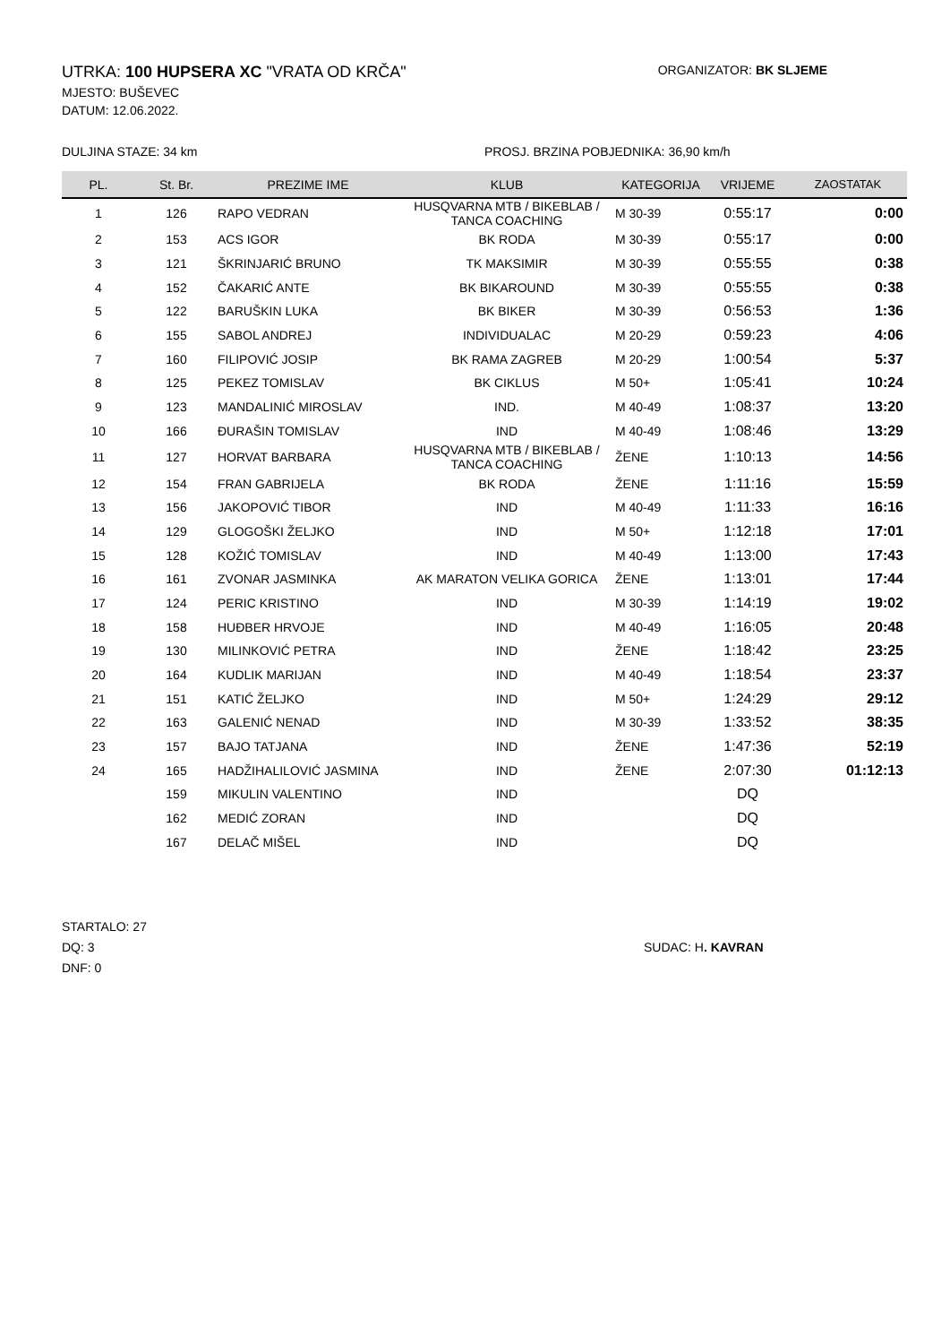UTRKA: 100 HUPSERA XC "VRATA OD KRČA"
ORGANIZATOR: BK SLJEME
MJESTO: BUŠEVEC
DATUM: 12.06.2022.
DULJINA STAZE: 34 km PROSJ. BRZINA POBJEDNIKA: 36,90 km/h
| PL. | St. Br. | PREZIME IME | KLUB | KATEGORIJA | VRIJEME | ZAOSTATAK |
| --- | --- | --- | --- | --- | --- | --- |
| 1 | 126 | RAPO VEDRAN | HUSQVARNA MTB / BIKEBLAB / TANCA COACHING | M 30-39 | 0:55:17 | 0:00 |
| 2 | 153 | ACS IGOR | BK RODA | M 30-39 | 0:55:17 | 0:00 |
| 3 | 121 | ŠKRINJARIĆ BRUNO | TK MAKSIMIR | M 30-39 | 0:55:55 | 0:38 |
| 4 | 152 | ČAKARIĆ ANTE | BK BIKAROUND | M 30-39 | 0:55:55 | 0:38 |
| 5 | 122 | BARUŠKIN LUKA | BK BIKER | M 30-39 | 0:56:53 | 1:36 |
| 6 | 155 | SABOL ANDREJ | INDIVIDUALAC | M 20-29 | 0:59:23 | 4:06 |
| 7 | 160 | FILIPOVIĆ JOSIP | BK RAMA ZAGREB | M 20-29 | 1:00:54 | 5:37 |
| 8 | 125 | PEKEZ TOMISLAV | BK CIKLUS | M 50+ | 1:05:41 | 10:24 |
| 9 | 123 | MANDALINIĆ MIROSLAV | IND. | M 40-49 | 1:08:37 | 13:20 |
| 10 | 166 | ĐURAŠIN TOMISLAV | IND | M 40-49 | 1:08:46 | 13:29 |
| 11 | 127 | HORVAT BARBARA | HUSQVARNA MTB / BIKEBLAB / TANCA COACHING | ŽENE | 1:10:13 | 14:56 |
| 12 | 154 | FRAN GABRIJELA | BK RODA | ŽENE | 1:11:16 | 15:59 |
| 13 | 156 | JAKOPOVIĆ TIBOR | IND | M 40-49 | 1:11:33 | 16:16 |
| 14 | 129 | GLOGOŠKI ŽELJKO | IND | M 50+ | 1:12:18 | 17:01 |
| 15 | 128 | KOŽIĆ TOMISLAV | IND | M 40-49 | 1:13:00 | 17:43 |
| 16 | 161 | ZVONAR JASMINKA | AK MARATON VELIKA GORICA | ŽENE | 1:13:01 | 17:44 |
| 17 | 124 | PERIC KRISTINO | IND | M 30-39 | 1:14:19 | 19:02 |
| 18 | 158 | HUĐBER HRVOJE | IND | M 40-49 | 1:16:05 | 20:48 |
| 19 | 130 | MILINKOVIĆ PETRA | IND | ŽENE | 1:18:42 | 23:25 |
| 20 | 164 | KUDLIK MARIJAN | IND | M 40-49 | 1:18:54 | 23:37 |
| 21 | 151 | KATIĆ ŽELJKO | IND | M 50+ | 1:24:29 | 29:12 |
| 22 | 163 | GALENIĆ NENAD | IND | M 30-39 | 1:33:52 | 38:35 |
| 23 | 157 | BAJO TATJANA | IND | ŽENE | 1:47:36 | 52:19 |
| 24 | 165 | HADŽIHALILOVIĆ JASMINA | IND | ŽENE | 2:07:30 | 01:12:13 |
| | 159 | MIKULIN VALENTINO | IND | | DQ | |
| | 162 | MEDIĆ ZORAN | IND | | DQ | |
| | 167 | DELAČ MIŠEL | IND | | DQ | |
STARTALO: 27
DQ: 3
DNF: 0
SUDAC: H. KAVRAN